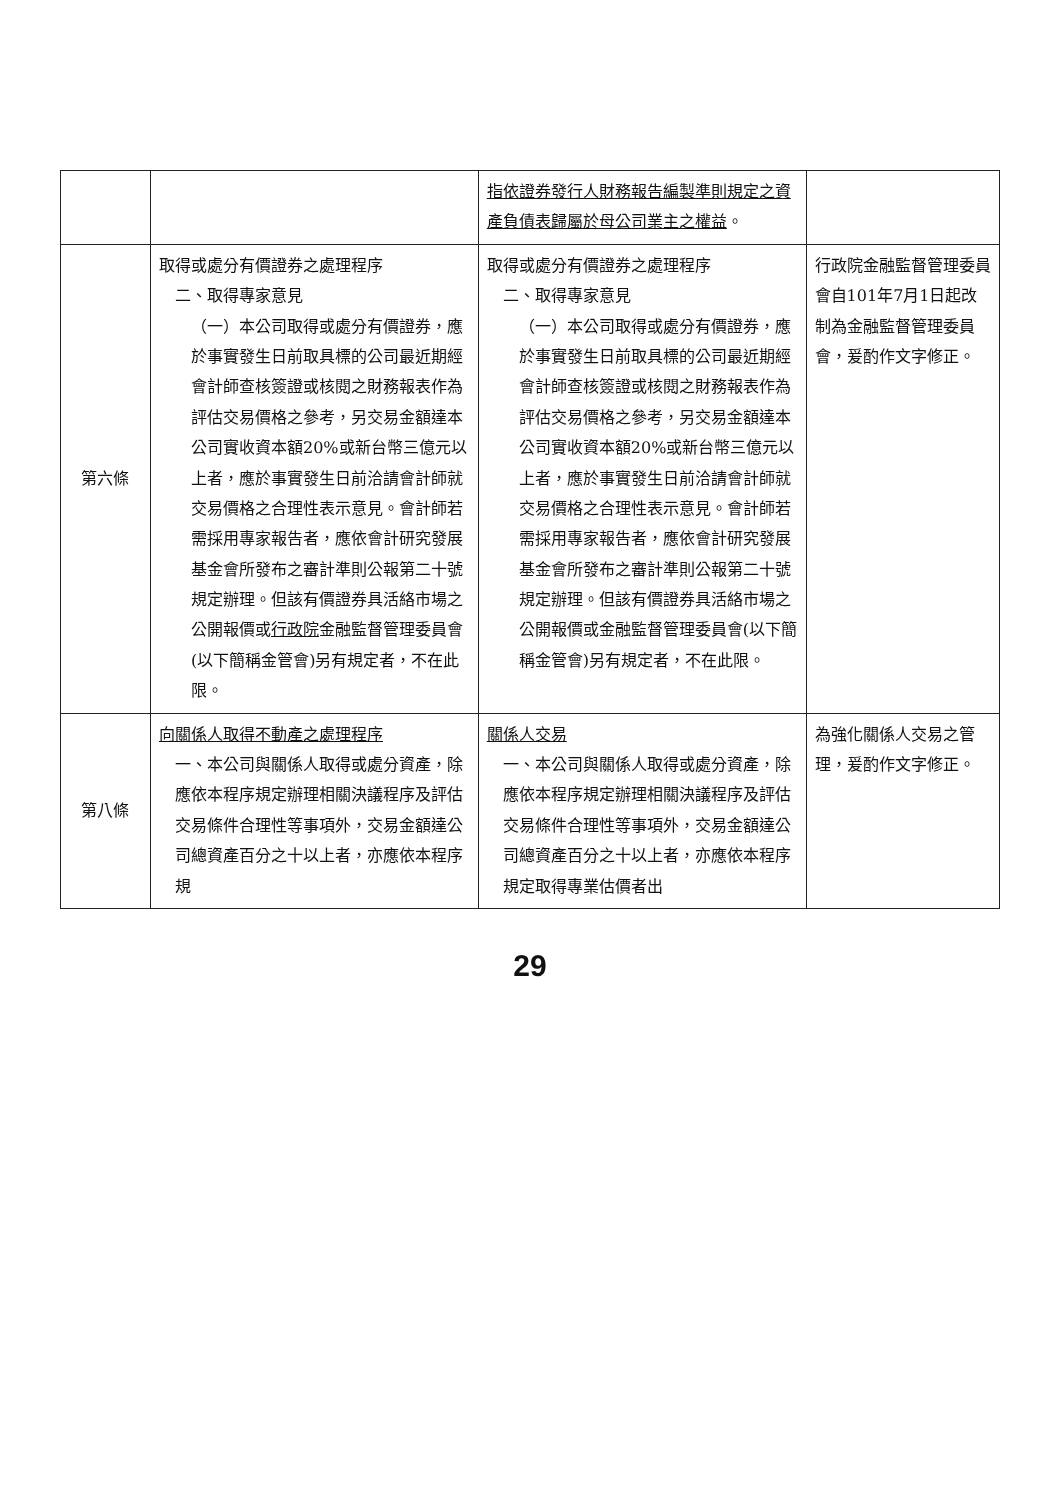| | | 指依證券發行人財務報告編製準則規定之資產負債表歸屬於母公司業主之權益 。 | |
| 第六條 | 取得或處分有價證券之處理程序 二、取得專家意見 （一）本公司取得或處分有價證券，應於事實發生日前取具標的公司最近期經會計師查核簽證或核閱之財務報表作為評估交易價格之參考，另交易金額達本公司實收資本額20%或新台幣三億元以上者，應於事實發生日前洽請會計師就交易價格之合理性表示意見。會計師若需採用專家報告者，應依會計研究發展基金會所發布之審計準則公報第二十號規定辦理。但該有價證券具活絡市場之公開報價或 行政院 金融監督管理委員會(以下簡稱金管會)另有規定者，不在此限。 | 取得或處分有價證券之處理程序 二、取得專家意見 （一）本公司取得或處分有價證券，應於事實發生日前取具標的公司最近期經會計師查核簽證或核閱之財務報表作為評估交易價格之參考，另交易金額達本公司實收資本額20%或新台幣三億元以上者，應於事實發生日前洽請會計師就交易價格之合理性表示意見。會計師若需採用專家報告者，應依會計研究發展基金會所發布之審計準則公報第二十號規定辦理。但該有價證券具活絡市場之公開報價或金融監督管理委員會(以下簡稱金管會)另有規定者，不在此限。 | 行政院金融監督管理委員會自101年7月1日起改制為金融監督管理委員會，爰酌作文字修正。 |
| 第八條 | 向關係人取得不動產之處理程序 一、本公司與關係人取得或處分資產，除應依本程序規定辦理相關決議程序及評估交易條件合理性等事項外，交易金額達公司總資產百分之十以上者，亦應依本程序規 | 關係人交易 一、本公司與關係人取得或處分資產，除應依本程序規定辦理相關決議程序及評估交易條件合理性等事項外，交易金額達公司總資產百分之十以上者，亦應依本程序規定取得專業估價者出 | 為強化關係人交易之管理，爰酌作文字修正。 |
29